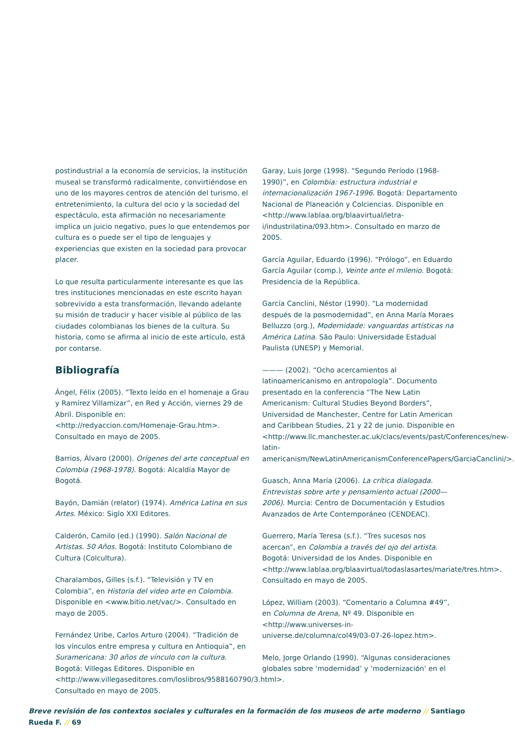postindustrial a la economía de servicios, la institución museal se transformó radicalmente, convirtiéndose en uno de los mayores centros de atención del turismo, el entretenimiento, la cultura del ocio y la sociedad del espectáculo, esta afirmación no necesariamente implica un juicio negativo, pues lo que entendemos por cultura es o puede ser el tipo de lenguajes y experiencias que existen en la sociedad para provocar placer.
Lo que resulta particularmente interesante es que las tres instituciones mencionadas en este escrito hayan sobrevivido a esta transformación, llevando adelante su misión de traducir y hacer visible al público de las ciudades colombianas los bienes de la cultura. Su historia, como se afirma al inicio de este artículo, está por contarse.
Bibliografía
Ángel, Félix (2005). “Texto leído en el homenaje a Grau y Ramírez Villamizar”, en Red y Acción, viernes 29 de Abril. Disponible en: <http://redyaccion.com/Homenaje-Grau.htm>. Consultado en mayo de 2005.
Barrios, Álvaro (2000). Orígenes del arte conceptual en Colombia (1968-1978). Bogotá: Alcaldía Mayor de Bogotá.
Bayón, Damián (relator) (1974). América Latina en sus Artes. México: Siglo XXI Editores.
Calderón, Camilo (ed.) (1990). Salón Nacional de Artistas. 50 Años. Bogotá: Instituto Colombiano de Cultura (Colcultura).
Charalambos, Gilles (s.f.). “Televisión y TV en Colombia”, en Historia del video arte en Colombia. Disponible en <www.bitio.net/vac/>. Consultado en mayo de 2005.
Fernández Uribe, Carlos Arturo (2004). “Tradición de los vínculos entre empresa y cultura en Antioquia”, en Suramericana: 30 años de vínculo con la cultura. Bogotá: Villegas Editores. Disponible en <http://www.villegaseditores.com/loslibros/9588160790/3.html>. Consultado en mayo de 2005.
Garay, Luis Jorge (1998). “Segundo Período (1968-1990)”, en Colombia: estructura industrial e internacionalización 1967-1996. Bogotá: Departamento Nacional de Planeación y Colciencias. Disponible en <http://www.lablaa.org/blaavirtual/letra-i/industrilatina/093.htm>. Consultado en marzo de 2005.
García Aguilar, Eduardo (1996). “Prólogo”, en Eduardo García Aguilar (comp.), Veinte ante el milenio. Bogotá: Presidencia de la República.
García Canclini, Néstor (1990). “La modernidad después de la posmodernidad”, en Anna María Moraes Belluzzo (org.), Modernidade: vanguardas artísticas na América Latina. São Paulo: Universidade Estadual Paulista (UNESP) y Memorial.
——— (2002). “Ocho acercamientos al latinoamericanismo en antropología”. Documento presentado en la conferencia “The New Latin Americanism: Cultural Studies Beyond Borders”, Universidad de Manchester, Centre for Latin American and Caribbean Studies, 21 y 22 de junio. Disponible en <http://www.llc.manchester.ac.uk/clacs/events/past/Conferences/new-latin-americanism/NewLatinAmericanismConferencePapers/GarciaCanclini/>.
Guasch, Anna María (2006). La crítica dialogada. Entrevistas sobre arte y pensamiento actual (2000—2006). Murcia: Centro de Documentación y Estudios Avanzados de Arte Contemporáneo (CENDEAC).
Guerrero, María Teresa (s.f.). “Tres sucesos nos acercan”, en Colombia a través del ojo del artista. Bogotá: Universidad de los Andes. Disponible en <http://www.lablaa.org/blaavirtual/todaslasartes/mariate/tres.htm>. Consultado en mayo de 2005.
López, William (2003). “Comentario a Columna #49”, en Columna de Arena, Nº 49. Disponible en <http://www.universes-in-universe.de/columna/col49/03-07-26-lopez.htm>.
Melo, Jorge Orlando (1990). “Algunas consideraciones globales sobre ‘modernidad’ y ‘modernización’ en el
Breve revisión de los contextos sociales y culturales en la formación de los museos de arte moderno // Santiago Rueda F. // 69